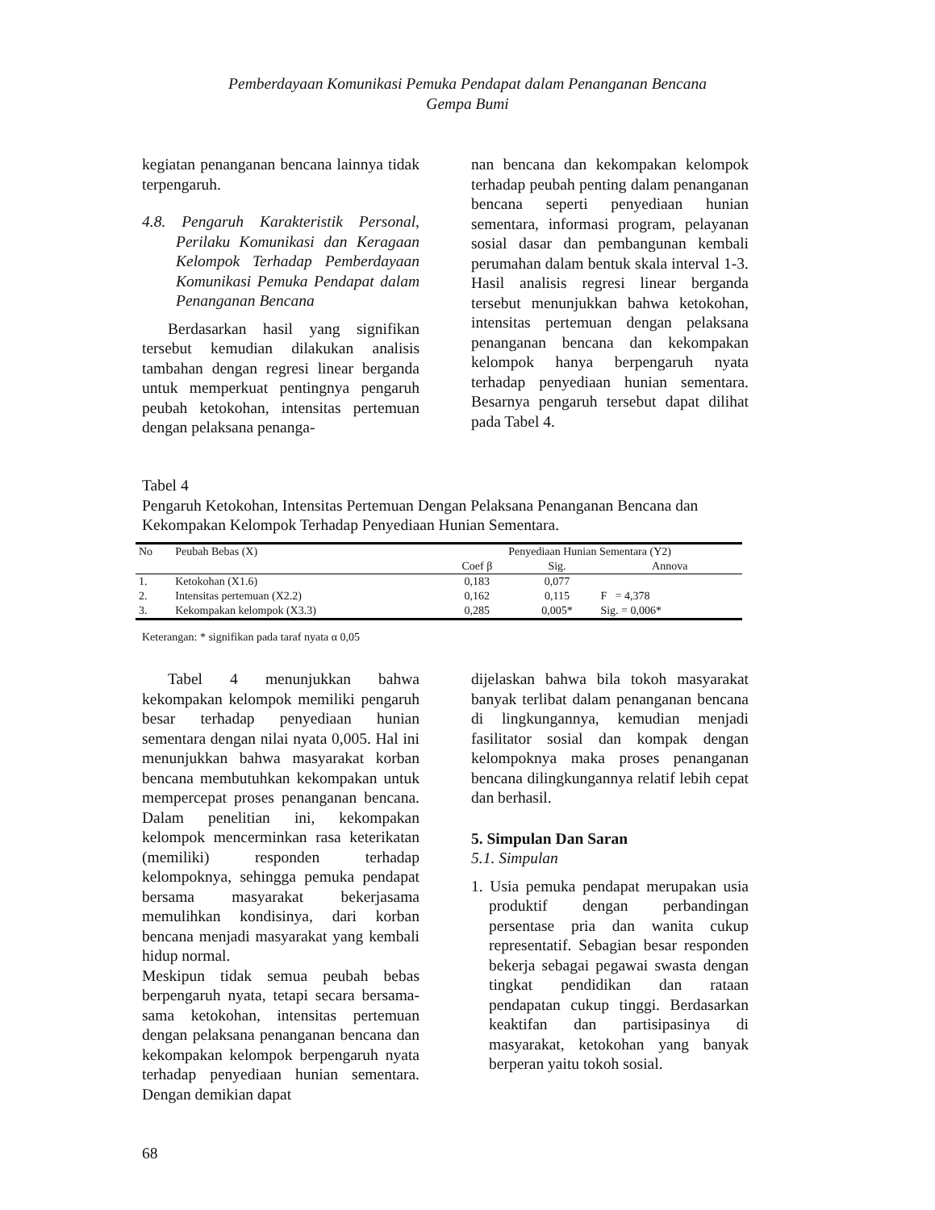Pemberdayaan Komunikasi Pemuka Pendapat dalam Penanganan Bencana
Gempa Bumi
kegiatan penanganan bencana lainnya tidak terpengaruh.
4.8. Pengaruh Karakteristik Personal, Perilaku Komunikasi dan Keragaan Kelompok Terhadap Pemberdayaan Komunikasi Pemuka Pendapat dalam Penanganan Bencana
Berdasarkan hasil yang signifikan tersebut kemudian dilakukan analisis tambahan dengan regresi linear berganda untuk memperkuat pentingnya pengaruh peubah ketokohan, intensitas pertemuan dengan pelaksana penanga-
nan bencana dan kekompakan kelompok terhadap peubah penting dalam penanganan bencana seperti penyediaan hunian sementara, informasi program, pelayanan sosial dasar dan pembangunan kembali perumahan dalam bentuk skala interval 1-3. Hasil analisis regresi linear berganda tersebut menunjukkan bahwa ketokohan, intensitas pertemuan dengan pelaksana penanganan bencana dan kekompakan kelompok hanya berpengaruh nyata terhadap penyediaan hunian sementara. Besarnya pengaruh tersebut dapat dilihat pada Tabel 4.
Tabel 4
Pengaruh Ketokohan, Intensitas Pertemuan Dengan Pelaksana Penanganan Bencana dan Kekompakan Kelompok Terhadap Penyediaan Hunian Sementara.
| No | Peubah Bebas (X) | Penyediaan Hunian Sementara (Y2) | | |
| --- | --- | --- | --- | --- |
| | | Coef β | Sig. | Annova |
| 1. | Ketokohan (X1.6) | 0,183 | 0,077 | |
| 2. | Intensitas pertemuan (X2.2) | 0,162 | 0,115 | F = 4,378 |
| 3. | Kekompakan kelompok (X3.3) | 0,285 | 0,005* | Sig. = 0,006* |
Keterangan: * signifikan pada taraf nyata α 0,05
Tabel 4 menunjukkan bahwa kekompakan kelompok memiliki pengaruh besar terhadap penyediaan hunian sementara dengan nilai nyata 0,005. Hal ini menunjukkan bahwa masyarakat korban bencana membutuhkan kekompakan untuk mempercepat proses penanganan bencana. Dalam penelitian ini, kekompakan kelompok mencerminkan rasa keterikatan (memiliki) responden terhadap kelompoknya, sehingga pemuka pendapat bersama masyarakat bekerjasama memulihkan kondisinya, dari korban bencana menjadi masyarakat yang kembali hidup normal.
Meskipun tidak semua peubah bebas berpengaruh nyata, tetapi secara bersama-sama ketokohan, intensitas pertemuan dengan pelaksana penanganan bencana dan kekompakan kelompok berpengaruh nyata terhadap penyediaan hunian sementara. Dengan demikian dapat
dijelaskan bahwa bila tokoh masyarakat banyak terlibat dalam penanganan bencana di lingkungannya, kemudian menjadi fasilitator sosial dan kompak dengan kelompoknya maka proses penanganan bencana dilingkungannya relatif lebih cepat dan berhasil.
5. Simpulan Dan Saran
5.1. Simpulan
1. Usia pemuka pendapat merupakan usia produktif dengan perbandingan persentase pria dan wanita cukup representatif. Sebagian besar responden bekerja sebagai pegawai swasta dengan tingkat pendidikan dan rataan pendapatan cukup tinggi. Berdasarkan keaktifan dan partisipasinya di masyarakat, ketokohan yang banyak berperan yaitu tokoh sosial.
68